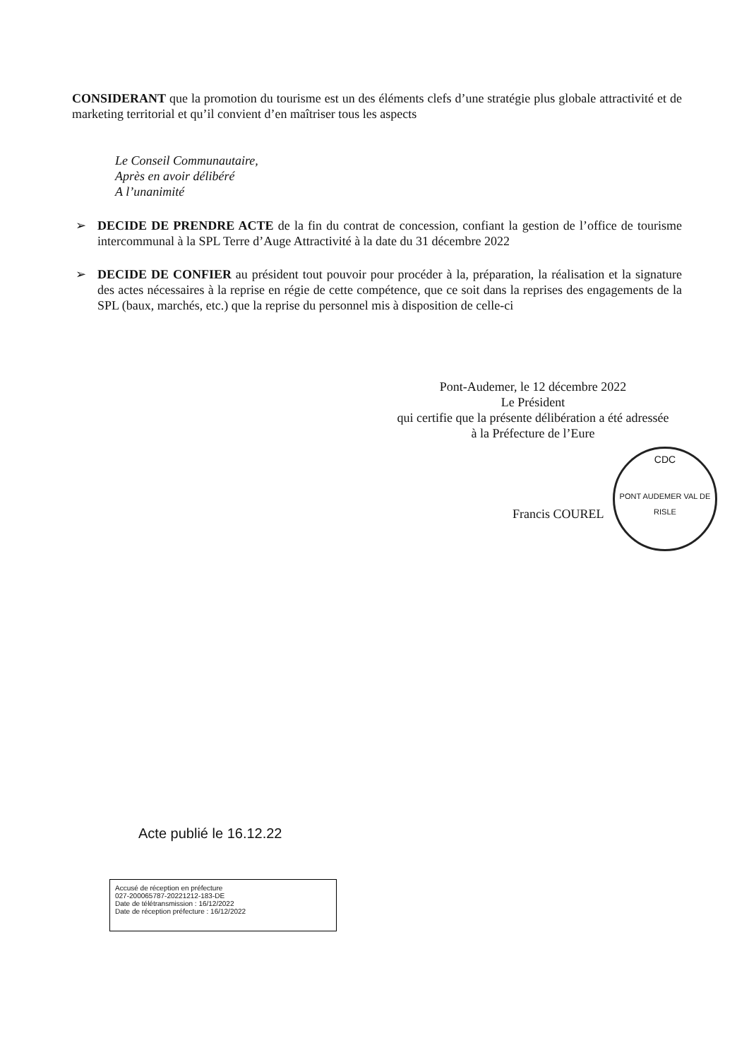CONSIDERANT que la promotion du tourisme est un des éléments clefs d’une stratégie plus globale attractivité et de marketing territorial et qu’il convient d’en maîtriser tous les aspects
Le Conseil Communautaire,
Après en avoir délibéré
A l’unanimité
➢ DECIDE DE PRENDRE ACTE de la fin du contrat de concession, confiant la gestion de l’office de tourisme intercommunal à la SPL Terre d’Auge Attractivité à la date du 31 décembre 2022
➢ DECIDE DE CONFIER au président tout pouvoir pour procéder à la, préparation, la réalisation et la signature des actes nécessaires à la reprise en régie de cette compétence, que ce soit dans la reprises des engagements de la SPL (baux, marchés, etc.) que la reprise du personnel mis à disposition de celle-ci
Pont-Audemer, le 12 décembre 2022
Le Président
qui certifie que la présente délibération a été adressée à la Préfecture de l’Eure
Francis COUREL
CDC
PONT AUDEMER VAL DE RISLE
Acte publié le 16.12.22
Accusé de réception en préfecture
027-200065787-20221212-183-DE
Date de télétransmission : 16/12/2022
Date de réception préfecture : 16/12/2022